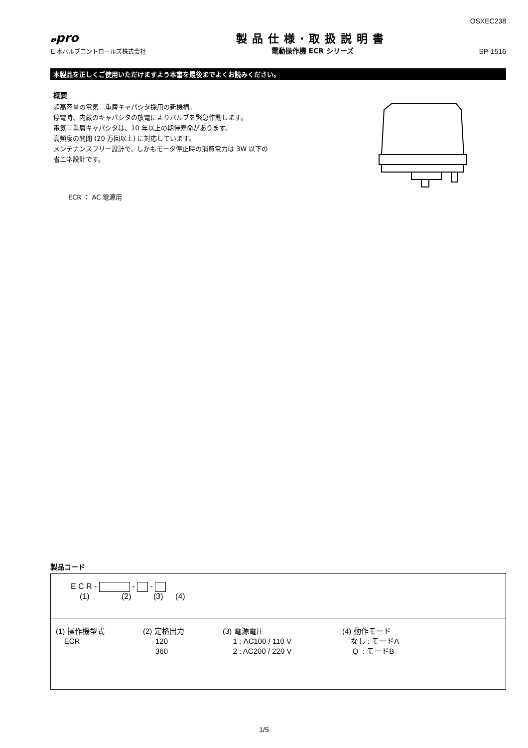OSXEC238
𝓿pro
日本バルブコントロールズ株式会社
製品仕様·取扱説明書
電動操作機 ECR シリーズ
SP-1516
本製品を正しくご使用いただけますよう本書を最後までよくお読みください。
概要
超高容量の電気二重層キャパシタ採用の新機構。
停電時、内蔵のキャパシタの放電によりバルブを緊急作動します。
電気二重層キャパシタは、10 年以上の期待寿命があります。
高頻度の開閉 (20 万回以上) に対応しています。
メンテナンスフリー設計で、しかもモータ停止時の消費電力は 3W 以下の
省エネ設計です。
ECR ： AC 電源用
製品コード
E C R - - -
(1) (2) (3) (4)
(1) 操作機型式
ECR
(2) 定格出力
120
360
(3) 電源電圧
1 : AC100 / 110 V
2 : AC200 / 220 V
(4) 動作モード
なし : モードA
Q : モードB
1/5